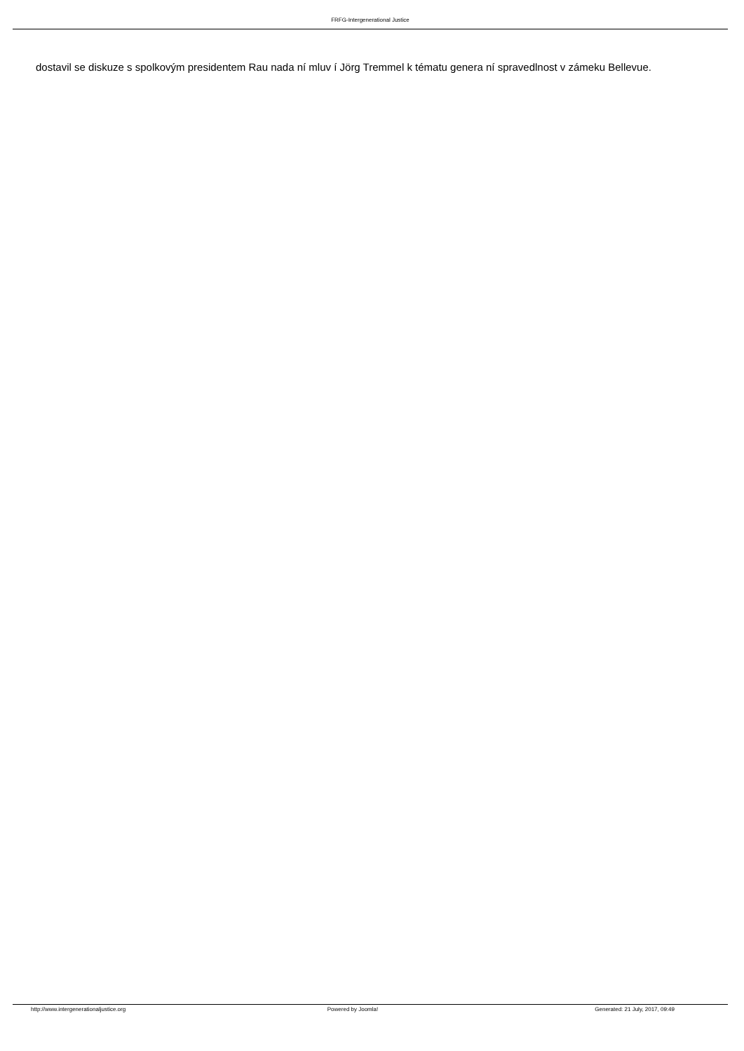FRFG-Intergenerational Justice
dostavil se diskuze s spolkovým presidentem Rau nada ní mluv í Jörg Tremmel k tématu genera ní spravedlnost v zámeku Bellevue.
http://www.intergenerationaljustice.org
Powered by Joomla! Generated: 21 July, 2017, 09:49